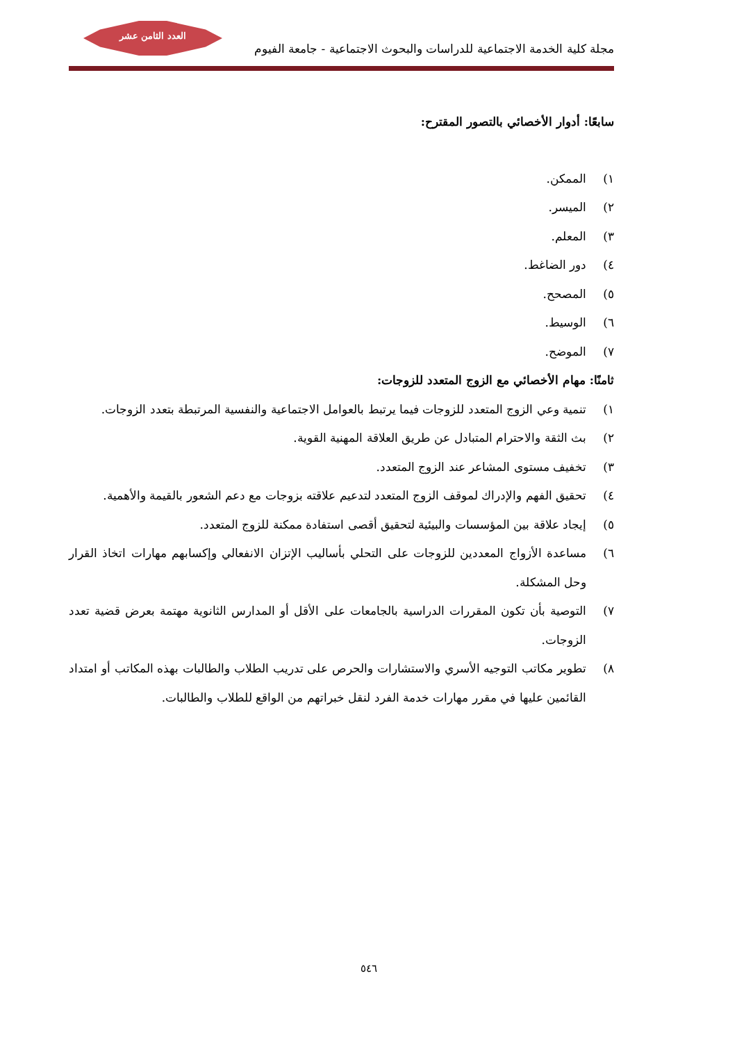العدد الثامن عشر
مجلة كلية الخدمة الاجتماعية للدراسات والبحوث الاجتماعية - جامعة الفيوم
سابعًا: أدوار الأخصائي بالتصور المقترح:
١) الممكن.
٢) الميسر.
٣) المعلم.
٤) دور الضاغط.
٥) المصحح.
٦) الوسيط.
٧) الموضح.
ثامنًا: مهام الأخصائي مع الزوج المتعدد للزوجات:
١) تنمية وعي الزوج المتعدد للزوجات فيما يرتبط بالعوامل الاجتماعية والنفسية المرتبطة بتعدد الزوجات.
٢) بث الثقة والاحترام المتبادل عن طريق العلاقة المهنية القوية.
٣) تخفيف مستوى المشاعر عند الزوج المتعدد.
٤) تحقيق الفهم والإدراك لموقف الزوج المتعدد لتدعيم علاقته بزوجات مع دعم الشعور بالقيمة والأهمية.
٥) إيجاد علاقة بين المؤسسات والبيئية لتحقيق أقصى استفادة ممكنة للزوج المتعدد.
٦) مساعدة الأزواج المعددين للزوجات على التحلي بأساليب الإتزان الانفعالي وإكسابهم مهارات اتخاذ القرار وحل المشكلة.
٧) التوصية بأن تكون المقررات الدراسية بالجامعات على الأقل أو المدارس الثانوية مهتمة بعرض قضية تعدد الزوجات.
٨) تطوير مكاتب التوجيه الأسري والاستشارات والحرص على تدريب الطلاب والطالبات بهذه المكاتب أو امتداد القائمين عليها في مقرر مهارات خدمة الفرد لنقل خبراتهم من الواقع للطلاب والطالبات.
٥٤٦